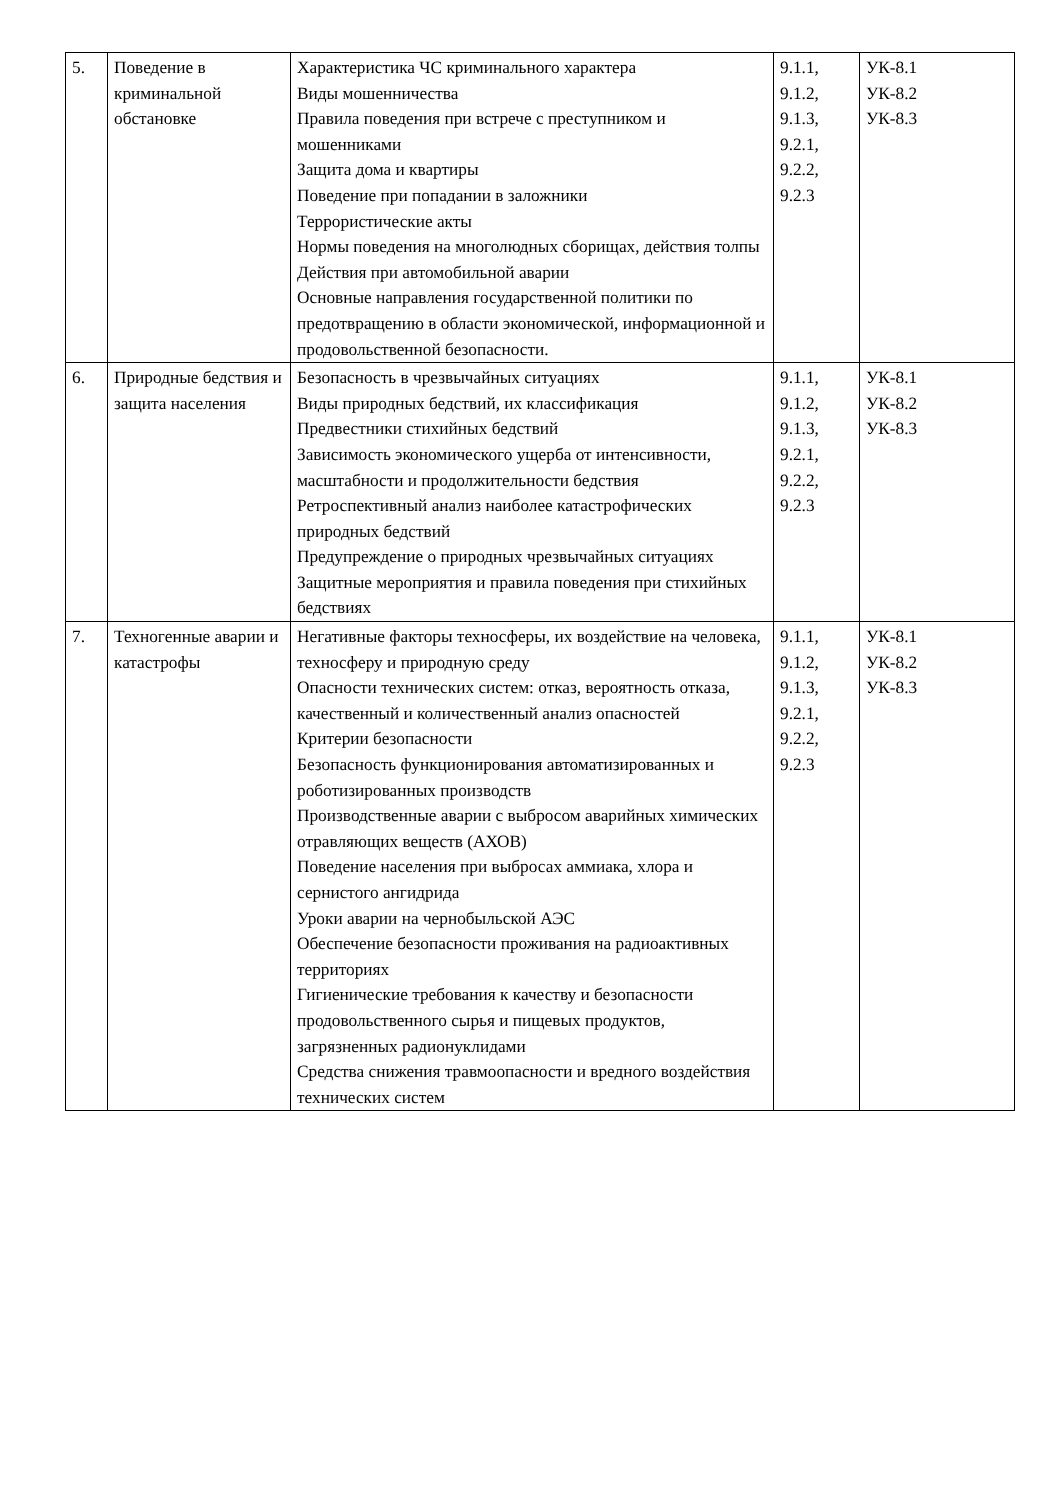| 5. | Поведение в криминальной обстановке | Характеристика ЧС криминального характера Виды мошенничества Правила поведения при встрече с преступником и мошенниками Защита дома и квартиры Поведение при попадании в заложники Террористические акты Нормы поведения на многолюдных сборищах, действия толпы Действия при автомобильной аварии Основные направления государственной политики по предотвращению в области экономической, информационной и продовольственной безопасности. | 9.1.1, 9.1.2, 9.1.3, 9.2.1, 9.2.2, 9.2.3 | УК-8.1 УК-8.2 УК-8.3 |
| 6. | Природные бедствия и защита населения | Безопасность в чрезвычайных ситуациях Виды природных бедствий, их классификация Предвестники стихийных бедствий Зависимость экономического ущерба от интенсивности, масштабности и продолжительности бедствия Ретроспективный анализ наиболее катастрофических природных бедствий Предупреждение о природных чрезвычайных ситуациях Защитные мероприятия и правила поведения при стихийных бедствиях | 9.1.1, 9.1.2, 9.1.3, 9.2.1, 9.2.2, 9.2.3 | УК-8.1 УК-8.2 УК-8.3 |
| 7. | Техногенные аварии и катастрофы | Негативные факторы техносферы, их воздействие на человека, техносферу и природную среду Опасности технических систем: отказ, вероятность отказа, качественный и количественный анализ опасностей Критерии безопасности Безопасность функционирования автоматизированных и роботизированных производств Производственные аварии с выбросом аварийных химических отравляющих веществ (АХОВ) Поведение населения при выбросах аммиака, хлора и сернистого ангидрида Уроки аварии на чернобыльской АЭС Обеспечение безопасности проживания на радиоактивных территориях Гигиенические требования к качеству и безопасности продовольственного сырья и пищевых продуктов, загрязненных радионуклидами Средства снижения травмоопасности и вредного воздействия технических систем | 9.1.1, 9.1.2, 9.1.3, 9.2.1, 9.2.2, 9.2.3 | УК-8.1 УК-8.2 УК-8.3 |